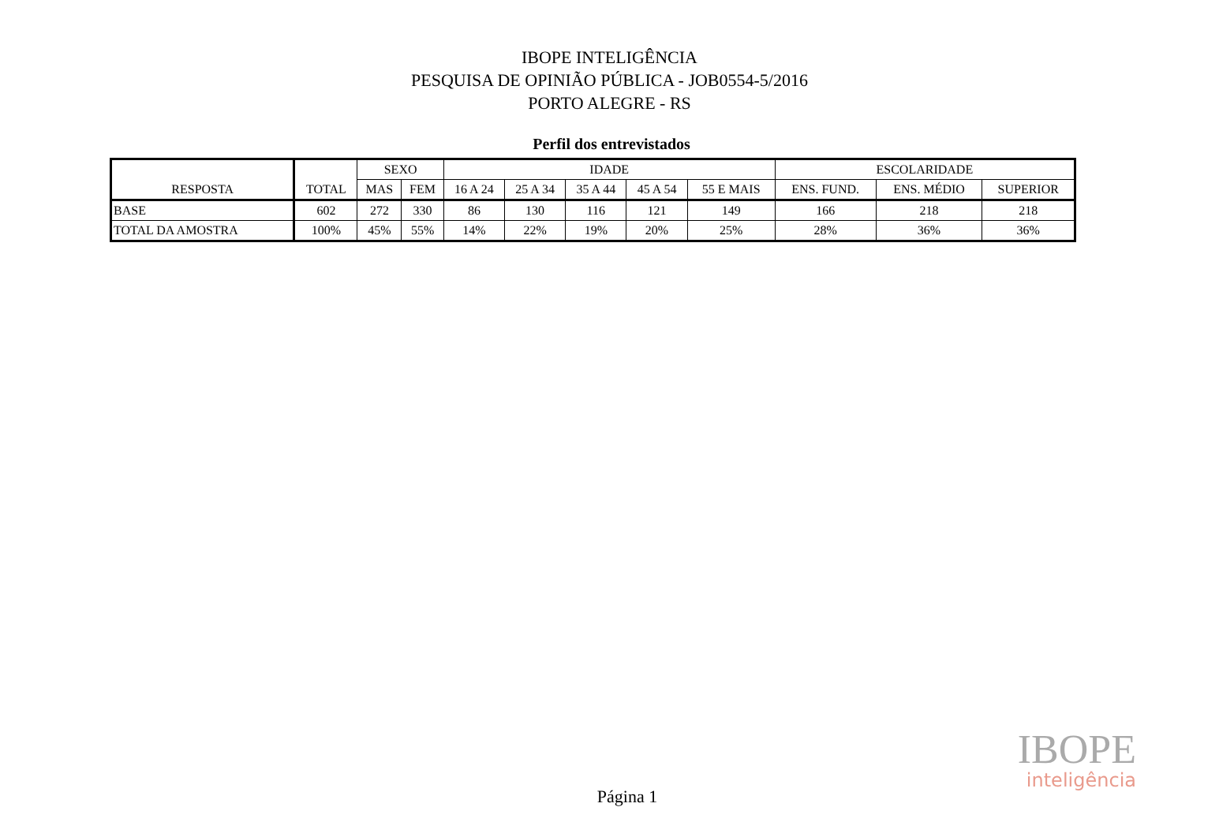IBOPE INTELIGÊNCIA
PESQUISA DE OPINIÃO PÚBLICA - JOB0554-5/2016
PORTO ALEGRE - RS
Perfil dos entrevistados
| RESPOSTA | TOTAL | SEXO | | IDADE | | | | | ESCOLARIDADE | | |
| --- | --- | --- | --- | --- | --- | --- | --- | --- | --- | --- | --- |
| | | MAS | FEM | 16 A 24 | 25 A 34 | 35 A 44 | 45 A 54 | 55 E MAIS | ENS. FUND. | ENS. MÉDIO | SUPERIOR |
| BASE | 602 | 272 | 330 | 86 | 130 | 116 | 121 | 149 | 166 | 218 | 218 |
| TOTAL DA AMOSTRA | 100% | 45% | 55% | 14% | 22% | 19% | 20% | 25% | 28% | 36% | 36% |
IBOPE
inteligência
Página 1